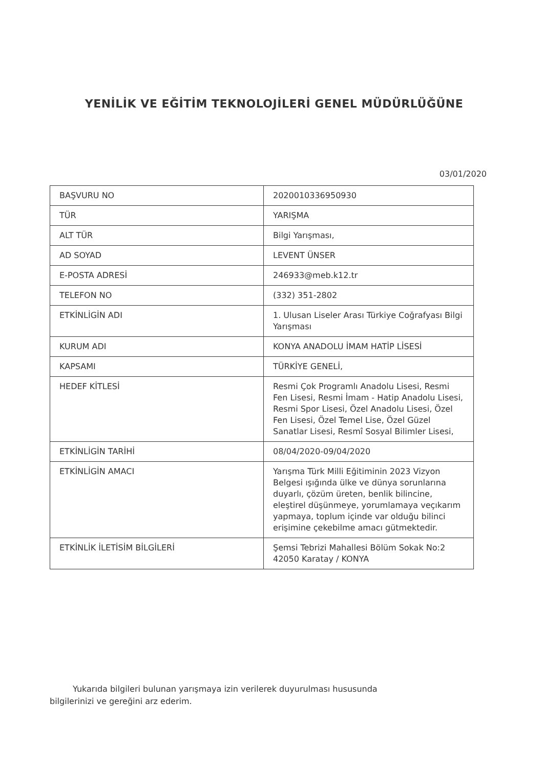YENİLİK VE EĞİTİM TEKNOLOJİLERİ GENEL MÜDÜRLÜĞÜNE
03/01/2020
| BAŞVURU NO | 2020010336950930 |
| TÜR | YARIŞMA |
| ALT TÜR | Bilgi Yarışması, |
| AD SOYAD | LEVENT ÜNSER |
| E-POSTA ADRESİ | 246933@meb.k12.tr |
| TELEFON NO | (332) 351-2802 |
| ETKİNLİGİN ADI | 1. Ulusan Liseler Arası Türkiye Coğrafyası Bilgi Yarışması |
| KURUM ADI | KONYA ANADOLU İMAM HATİP LİSESİ |
| KAPSAMI | TÜRKİYE GENELİ, |
| HEDEF KİTLESİ | Resmi Çok Programlı Anadolu Lisesi, Resmi Fen Lisesi, Resmi İmam - Hatip Anadolu Lisesi, Resmi Spor Lisesi, Özel Anadolu Lisesi, Özel Fen Lisesi, Özel Temel Lise, Özel Güzel Sanatlar Lisesi, Resmî Sosyal Bilimler Lisesi, |
| ETKİNLİGİN TARİHİ | 08/04/2020-09/04/2020 |
| ETKİNLİGİN AMACI | Yarışma Türk Milli Eğitiminin 2023 Vizyon Belgesi ışığında ülke ve dünya sorunlarına duyarlı, çözüm üreten, benlik bilincine, eleştirel düşünmeye, yorumlamaya veçıkarım yapmaya, toplum içinde var olduğu bilinci erişimine çekebilme amacı gütmektedir. |
| ETKİNLİK İLETİSİM BİLGİLERİ | Şemsi Tebrizi Mahallesi Bölüm Sokak No:2 42050 Karatay / KONYA |
Yukarıda bilgileri bulunan yarışmaya izin verilerek duyurulması hususunda bilgilerinizi ve gereğini arz ederim.